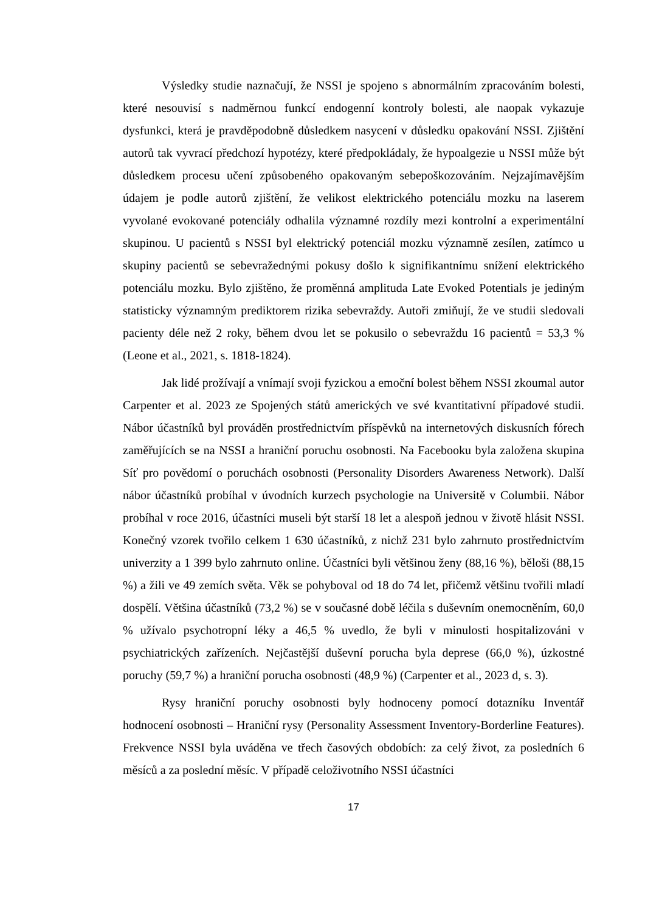Výsledky studie naznačují, že NSSI je spojeno s abnormálním zpracováním bolesti, které nesouvisí s nadměrnou funkcí endogenní kontroly bolesti, ale naopak vykazuje dysfunkci, která je pravděpodobně důsledkem nasycení v důsledku opakování NSSI. Zjištění autorů tak vyvrací předchozí hypotézy, které předpokládaly, že hypoalgezie u NSSI může být důsledkem procesu učení způsobeného opakovaným sebepoškozováním. Nejzajímavějším údajem je podle autorů zjištění, že velikost elektrického potenciálu mozku na laserem vyvolané evokované potenciály odhalila významné rozdíly mezi kontrolní a experimentální skupinou. U pacientů s NSSI byl elektrický potenciál mozku významně zesílen, zatímco u skupiny pacientů se sebevražednými pokusy došlo k signifikantnímu snížení elektrického potenciálu mozku. Bylo zjištěno, že proměnná amplituda Late Evoked Potentials je jediným statisticky významným prediktorem rizika sebevraždy. Autoři zmiňují, že ve studii sledovali pacienty déle než 2 roky, během dvou let se pokusilo o sebevraždu 16 pacientů = 53,3 % (Leone et al., 2021, s. 1818-1824).
Jak lidé prožívají a vnímají svoji fyzickou a emoční bolest během NSSI zkoumal autor Carpenter et al. 2023 ze Spojených států amerických ve své kvantitativní případové studii. Nábor účastníků byl prováděn prostřednictvím příspěvků na internetových diskusních fórech zaměřujících se na NSSI a hraniční poruchu osobnosti. Na Facebooku byla založena skupina Síť pro povědomí o poruchách osobnosti (Personality Disorders Awareness Network). Další nábor účastníků probíhal v úvodních kurzech psychologie na Universitě v Columbii. Nábor probíhal v roce 2016, účastníci museli být starší 18 let a alespoň jednou v životě hlásit NSSI. Konečný vzorek tvořilo celkem 1 630 účastníků, z nichž 231 bylo zahrnuto prostřednictvím univerzity a 1 399 bylo zahrnuto online. Účastníci byli většinou ženy (88,16 %), běloši (88,15 %) a žili ve 49 zemích světa. Věk se pohyboval od 18 do 74 let, přičemž většinu tvořili mladí dospělí. Většina účastníků (73,2 %) se v současné době léčila s duševním onemocněním, 60,0 % užívalo psychotropní léky a 46,5 % uvedlo, že byli v minulosti hospitalizováni v psychiatrických zařízeních. Nejčastější duševní porucha byla deprese (66,0 %), úzkostné poruchy (59,7 %) a hraniční porucha osobnosti (48,9 %) (Carpenter et al., 2023 d, s. 3).
Rysy hraniční poruchy osobnosti byly hodnoceny pomocí dotazníku Inventář hodnocení osobnosti – Hraniční rysy (Personality Assessment Inventory-Borderline Features). Frekvence NSSI byla uváděna ve třech časových obdobích: za celý život, za posledních 6 měsíců a za poslední měsíc. V případě celoživotního NSSI účastníci
17